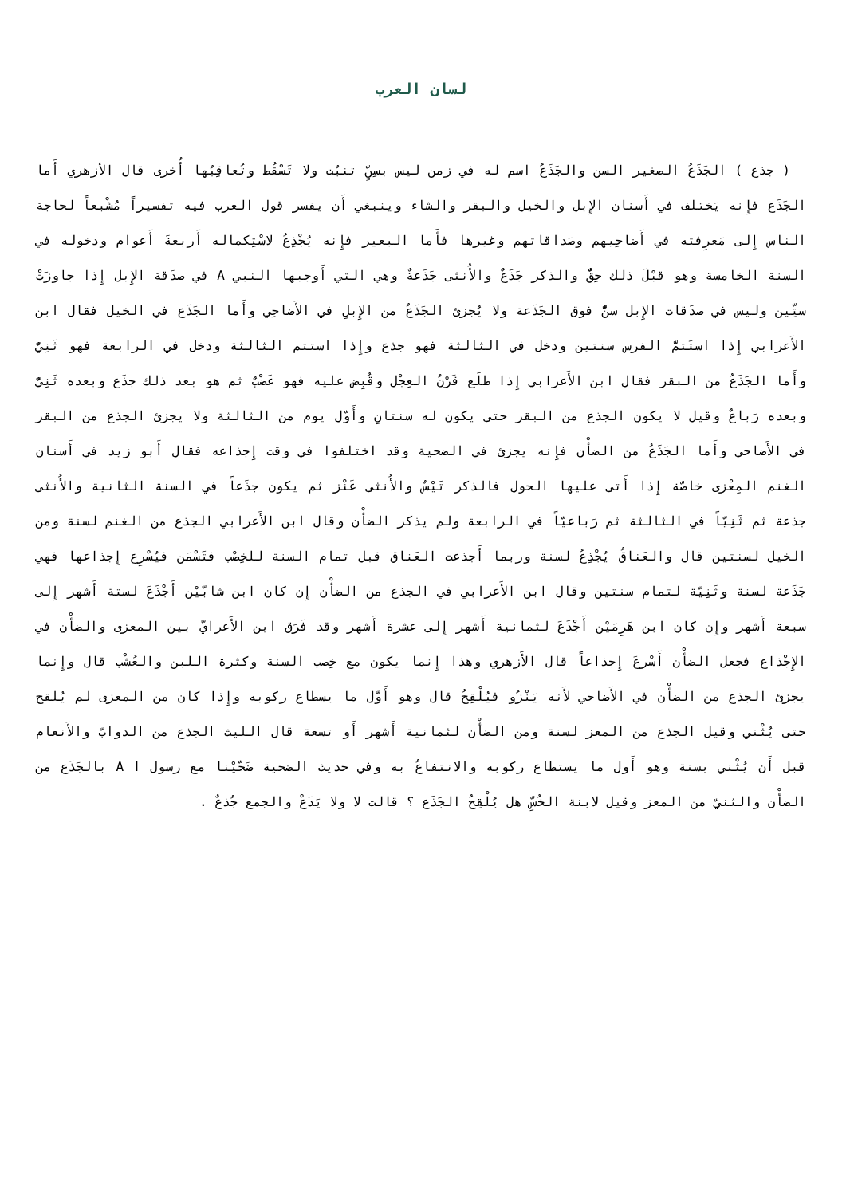لسان العرب
( جذع ) الجَذَعُ الصغير السن والجَذَعُ اسم له في زمن ليس بسِنٍّ تنبُت ولا تَسْقُط وتُعاقِبُها أُخرى قال الأزهري أَما الجَذَع فإِنه يَختلف في أَسنان الإِبل والخيل والبقر والشاء وينبغي أَن يفسر قول العرب فيه تفسيراً مُشْبعاً لحاجة الناس إِلى مَعرِفته في أَضاحِيهم وصَداقاتهم وغيرها فأَما البعير فإِنه يُجْذِعُ لاسْتِكماله أَربعةَ أَعوام ودخوله في السنة الخامسة وهو قبْلَ ذلك حِقٌّ والذكر جَذَعٌ والأُنثى جَذَعةٌ وهي التي أَوجبها النبي A في صدَقة الإِبل إِذا جاوزَتْ ستِّين وليس في صدَقات الإِبل سنٌّ فوق الجَذَعة ولا يُجزئ الجَذَعُ من الإِبلِ في الأَضاحِي وأَما الجَذَع في الخيل فقال ابن الأَعرابي إِذا استَتمَّ الفرس سنتين ودخل في الثالثة فهو جذع وإِذا استتم الثالثة ودخل في الرابعة فهو ثَنِيٌّ وأَما الجَذَعُ من البقر فقال ابن الأَعرابي إِذا طلَع قَرْنُ العِجْل وقُبِض عليه فهو عَضْبٌ ثم هو بعد ذلك جذَع وبعده ثَنِيٌّ وبعده رَباعٌ وقيل لا يكون الجذع من البقر حتى يكون له سنتانِ وأَوّل يوم من الثالثة ولا يجزئ الجذع من البقر في الأَضاحي وأَما الجَذَعُ من الضأْن فإِنه يجزئ في الضحية وقد اختلفوا في وقت إِجذاعه فقال أَبو زيد في أَسنان الغنم المِعْزى خاصّة إِذا أَتى عليها الحول فالذكر تَيْسٌ والأُنثى عَنْز ثم يكون جذَعاً في السنة الثانية والأُنثى جذعة ثم ثَنِيّاً في الثالثة ثم رَباعيّاً في الرابعة ولم يذكر الضأْن وقال ابن الأَعرابي الجذع من الغنم لسنة ومن الخيل لسنتين قال والعَناقُ يُجْذِعُ لسنة وربما أَجذعت العَناق قبل تمام السنة للخِصْب فتَسْمَن فيُسْرِع إِجذاعها فهي جَذَعة لسنة وثَنِيّة لتمام سنتين وقال ابن الأَعرابي في الجذع من الضأْن إِن كان ابن شابّيْن أَجْذَعَ لستة أَشهر إِلى سبعة أَشهر وإِن كان ابن هَرِمَيْن أَجْذَعَ لثمانية أَشهر إِلى عشرة أَشهر وقد فَرَق ابن الأَعرايّ بين المعزى والضأْن في الإِجْذاع فجعل الضأْن أَسْرعَ إِجذاعاً قال الأَزهري وهذا إِنما يكون مع خِصب السنة وكثرة اللبن والعُشْب قال وإِنما يجزئ الجذع من الضأْن في الأَضاحي لأَنه يَنْزُو فيُلْقِحُ قال وهو أَوّل ما يسطاع ركوبه وإِذا كان من المعزى لم يُلقح حتى يُثْني وقيل الجذع من المعز لسنة ومن الضأْن لثمانية أَشهر أَو تسعة قال الليث الجذع من الدوابّ والأَنعام قبل أَن يُثْني بسنة وهو أَول ما يستطاع ركوبه والانتفاعُ به وفي حديث الضحية ضَحّيْنا مع رسول ا A بالجَذَع من الضأْن والثنيّ من المعز وقيل لابنة الخُسِّ هل يُلْقِحُ الجَذَع ؟ قالت لا ولا يَدَعْ والجمع جُذعٌ .